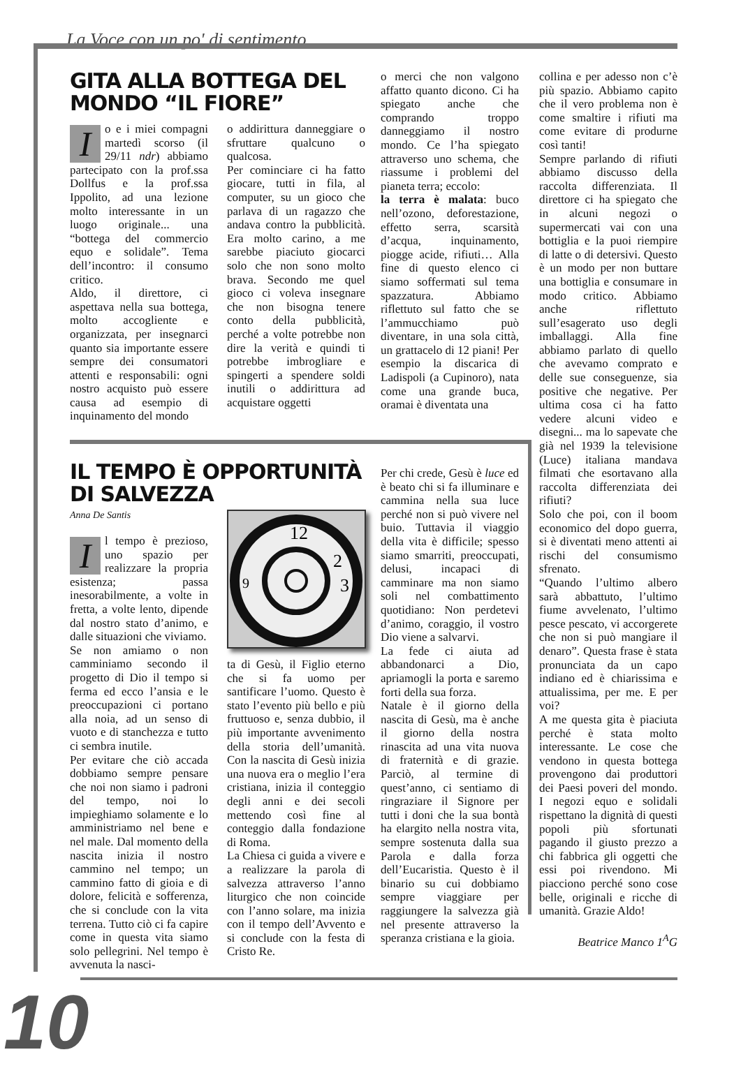La Voce con un po' di sentimento
GITA ALLA BOTTEGA DEL MONDO “IL FIORE”
Io e i miei compagni martedì scorso (il 29/11 ndr) abbiamo partecipato con la prof.ssa Dollfus e la prof.ssa Ippolito, ad una lezione molto interessante in un luogo originale... una “bottega del commercio equo e solidale”. Tema dell’incontro: il consumo critico.
Aldo, il direttore, ci aspettava nella sua bottega, molto accogliente e organizzata, per insegnarci quanto sia importante essere sempre dei consumatori attenti e responsabili: ogni nostro acquisto può essere causa ad esempio di inquinamento del mondo
o addirittura danneggiare o sfruttare qualcuno o qualcosa.
Per cominciare ci ha fatto giocare, tutti in fila, al computer, su un gioco che parlava di un ragazzo che andava contro la pubblicità. Era molto carino, a me sarebbe piaciuto giocarci solo che non sono molto brava. Secondo me quel gioco ci voleva insegnare che non bisogna tenere conto della pubblicità, perché a volte potrebbe non dire la verità e quindi ti potrebbe imbrogliare e spingerti a spendere soldi inutili o addirittura ad acquistare oggetti
o merci che non valgono affatto quanto dicono. Ci ha spiegato anche che comprando troppo danneggiamo il nostro mondo. Ce l’ha spiegato attraverso uno schema, che riassume i problemi del pianeta terra; eccolo:
la terra è malata: buco nell’ozono, deforestazione, effetto serra, scarsità d’acqua, inquinamento, piogge acide, rifiuti… Alla fine di questo elenco ci siamo soffermati sul tema spazzatura. Abbiamo riflettuto sul fatto che se l’ammucchiamo può diventare, in una sola città, un grattacelo di 12 piani! Per esempio la discarica di Ladispoli (a Cupinoro), nata come una grande buca, oramai è diventata una
collina e per adesso non c’è più spazio. Abbiamo capito che il vero problema non è come smaltire i rifiuti ma come evitare di produrne così tanti!
Sempre parlando di rifiuti abbiamo discusso della raccolta differenziata. Il direttore ci ha spiegato che in alcuni negozi o supermercati vai con una bottiglia e la puoi riempire di latte o di detersivi. Questo è un modo per non buttare una bottiglia e consumare in modo critico. Abbiamo anche riflettuto sull’esagerato uso degli imballaggi. Alla fine abbiamo parlato di quello che avevamo comprato e delle sue conseguenze, sia positive che negative. Per ultima cosa ci ha fatto vedere alcuni video e disegni... ma lo sapevate che già nel 1939 la televisione (Luce) italiana mandava filmati che esortavano alla raccolta differenziata dei rifiuti?
Solo che poi, con il boom economico del dopo guerra, si è diventati meno attenti ai rischi del consumismo sfrenato.
“Quando l’ultimo albero sarà abbattuto, l’ultimo fiume avvelenato, l’ultimo pesce pescato, vi accorgerete che non si può mangiare il denaro”. Questa frase è stata pronunciata da un capo indiano ed è chiarissima e attualissima, per me. E per voi?
A me questa gita è piaciuta perché è stata molto interessante. Le cose che vendono in questa bottega provengono dai produttori dei Paesi poveri del mondo. I negozi equo e solidali rispettano la dignità di questi popoli più sfortunati pagando il giusto prezzo a chi fabbrica gli oggetti che essi poi rivendono. Mi piacciono perché sono cose belle, originali e ricche di umanità. Grazie Aldo!
Beatrice Manco 1<sup>A</sup>G
IL TEMPO È OPPORTUNITÀ DI SALVEZZA
Anna De Santis
Il tempo è prezioso, uno spazio per realizzare la propria esistenza; passa inesorabilmente, a volte in fretta, a volte lento, dipende dal nostro stato d’animo, e dalle situazioni che viviamo.
Se non amiamo o non camminiamo secondo il progetto di Dio il tempo si ferma ed ecco l’ansia e le preoccupazioni ci portano alla noia, ad un senso di vuoto e di stanchezza e tutto ci sembra inutile.
Per evitare che ciò accada dobbiamo sempre pensare che noi non siamo i padroni del tempo, noi lo impieghiamo solamente e lo amministriamo nel bene e nel male. Dal momento della nascita inizia il nostro cammino nel tempo; un cammino fatto di gioia e di dolore, felicità e sofferenza, che si conclude con la vita terrena. Tutto ciò ci fa capire come in questa vita siamo solo pellegrini. Nel tempo è avvenuta la nasci-
12
2
3
9
ta di Gesù, il Figlio eterno che si fa uomo per santificare l’uomo. Questo è stato l’evento più bello e più fruttuoso e, senza dubbio, il più importante avvenimento della storia dell’umanità. Con la nascita di Gesù inizia una nuova era o meglio l’era cristiana, inizia il conteggio degli anni e dei secoli mettendo così fine al conteggio dalla fondazione di Roma.
La Chiesa ci guida a vivere e a realizzare la parola di salvezza attraverso l’anno liturgico che non coincide con l’anno solare, ma inizia con il tempo dell’Avvento e si conclude con la festa di Cristo Re.
Per chi crede, Gesù è luce ed è beato chi si fa illuminare e cammina nella sua luce perché non si può vivere nel buio. Tuttavia il viaggio della vita è difficile; spesso siamo smarriti, preoccupati, delusi, incapaci di camminare ma non siamo soli nel combattimento quotidiano: Non perdetevi d’animo, coraggio, il vostro Dio viene a salvarvi.
La fede ci aiuta ad abbandonarci a Dio, apriamogli la porta e saremo forti della sua forza.
Natale è il giorno della nascita di Gesù, ma è anche il giorno della nostra rinascita ad una vita nuova di fraternità e di grazie. Parciò, al termine di quest’anno, ci sentiamo di ringraziare il Signore per tutti i doni che la sua bontà ha elargito nella nostra vita, sempre sostenuta dalla sua Parola e dalla forza dell’Eucaristia. Questo è il binario su cui dobbiamo sempre viaggiare per raggiungere la salvezza già nel presente attraverso la speranza cristiana e la gioia.
10